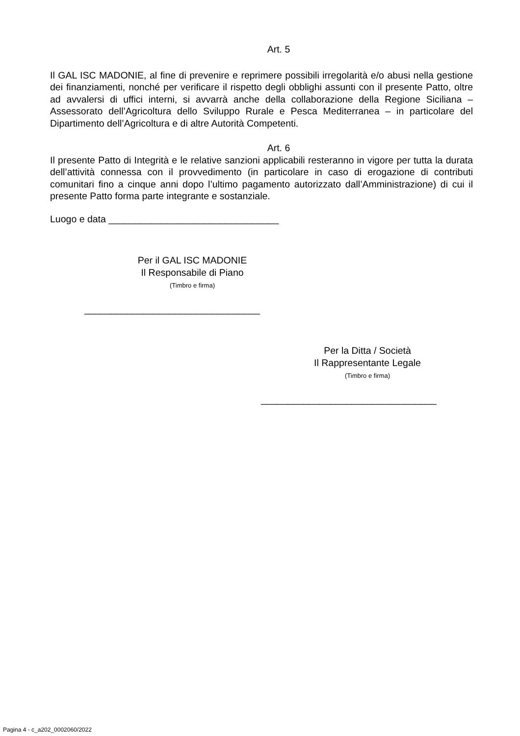Art. 5
Il GAL ISC MADONIE, al fine di prevenire e reprimere possibili irregolarità e/o abusi nella gestione dei finanziamenti, nonché per verificare il rispetto degli obblighi assunti con il presente Patto, oltre ad avvalersi di uffici interni, si avvarrà anche della collaborazione della Regione Siciliana – Assessorato dell’Agricoltura dello Sviluppo Rurale e Pesca Mediterranea – in particolare del Dipartimento dell’Agricoltura e di altre Autorità Competenti.
Art. 6
Il presente Patto di Integrità e le relative sanzioni applicabili resteranno in vigore per tutta la durata dell’attività connessa con il provvedimento (in particolare in caso di erogazione di contributi comunitari fino a cinque anni dopo l’ultimo pagamento autorizzato dall’Amministrazione) di cui il presente Patto forma parte integrante e sostanziale.
Luogo e data ________________________________
Per il GAL ISC MADONIE
Il Responsabile di Piano
(Timbro e firma)
_________________________________
Per la Ditta / Società
Il Rappresentante Legale
(Timbro e firma)
_________________________________
Pagina 4 - c_a202_0002060/2022